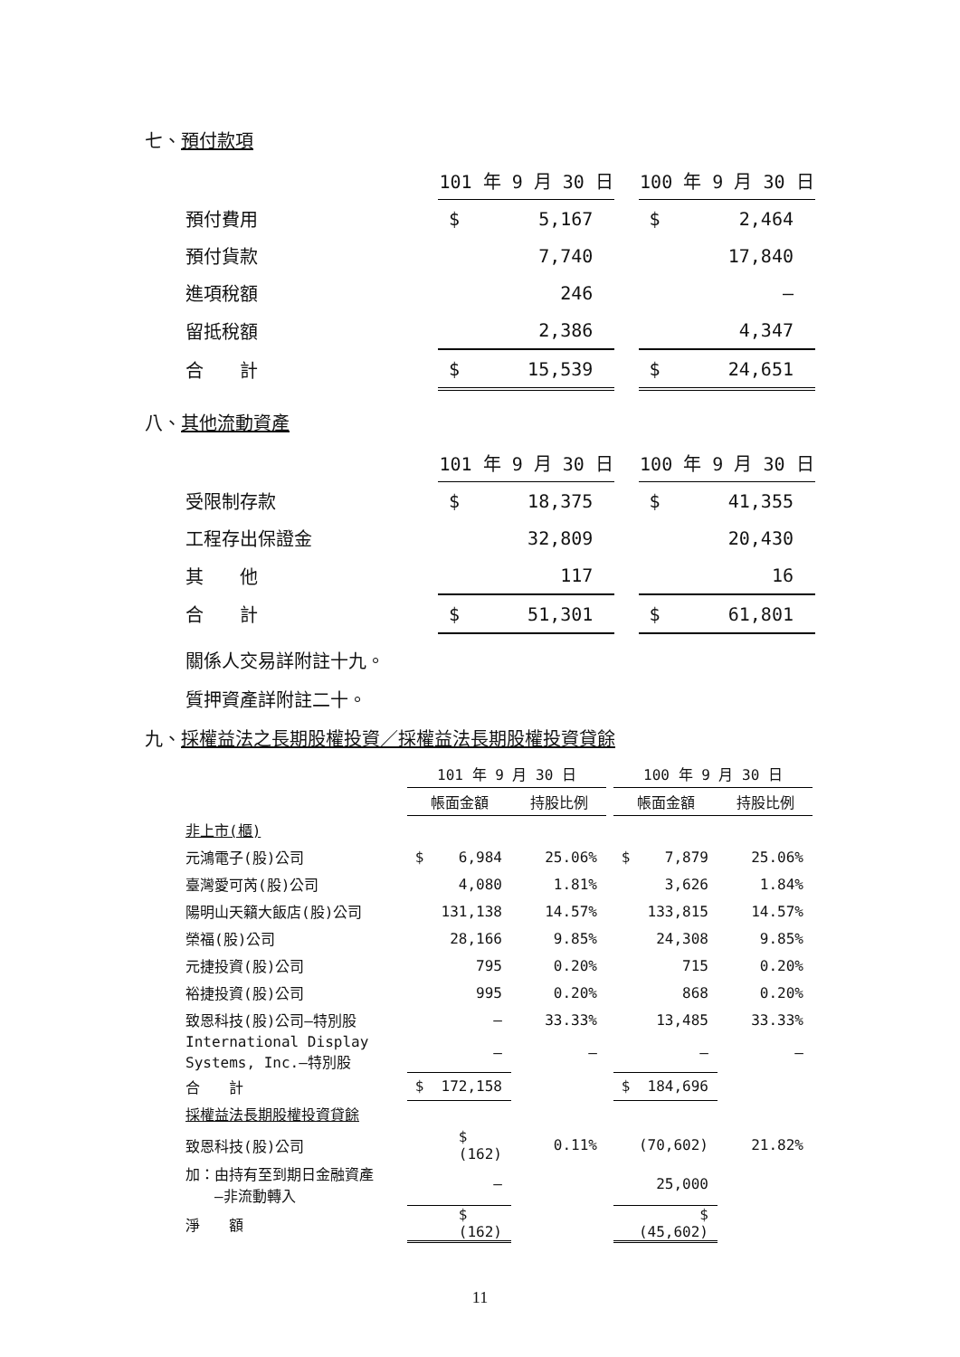七、預付款項
| | 101 年 9 月 30 日 | | | 100 年 9 月 30 日 | |
| 預付費用 | $ | 5,167 | | $ | 2,464 |
| 預付貨款 | | 7,740 | | | 17,840 |
| 進項稅額 | | 246 | | | — |
| 留抵稅額 | | 2,386 | | | 4,347 |
| 合 計 | $ | 15,539 | | $ | 24,651 |
八、其他流動資產
| | 101 年 9 月 30 日 | | | 100 年 9 月 30 日 | |
| 受限制存款 | $ | 18,375 | | $ | 41,355 |
| 工程存出保證金 | | 32,809 | | | 20,430 |
| 其 他 | | 117 | | | 16 |
| 合 計 | $ | 51,301 | | $ | 61,801 |
關係人交易詳附註十九。
質押資產詳附註二十。
九、採權益法之長期股權投資／採權益法長期股權投資貸餘
| | 101 年 9 月 30 日 | | | 100 年 9 月 30 日 | |
| | 帳面金額 | 持股比例 | | 帳面金額 | 持股比例 |
| 非上市(櫃) | | | | | |
| 元鴻電子(股)公司 | $ 6,984 | 25.06% | | $ 7,879 | 25.06% |
| 臺灣愛可芮(股)公司 | 4,080 | 1.81% | | 3,626 | 1.84% |
| 陽明山天籟大飯店(股)公司 | 131,138 | 14.57% | | 133,815 | 14.57% |
| 榮福(股)公司 | 28,166 | 9.85% | | 24,308 | 9.85% |
| 元捷投資(股)公司 | 795 | 0.20% | | 715 | 0.20% |
| 裕捷投資(股)公司 | 995 | 0.20% | | 868 | 0.20% |
| 致恩科技(股)公司—特別股 | — | 33.33% | | 13,485 | 33.33% |
| International Display Systems, Inc.—特別股 | — | — | | — | — |
| 合 計 | $ 172,158 | | | $ 184,696 | |
| 採權益法長期股權投資貸餘 | | | | | |
| 致恩科技(股)公司 | $ (162) | 0.11% | | (70,602) | 21.82% |
| 加：由持有至到期日金融資產 —非流動轉入 | — | | | 25,000 | |
| 淨 額 | $ (162) | | | $ (45,602) | |
11